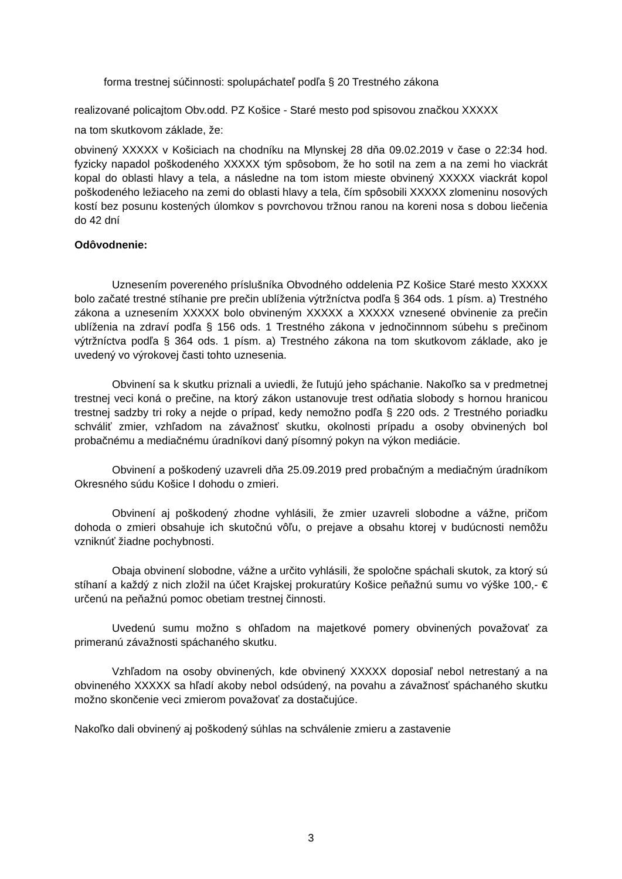forma trestnej súčinnosti: spolupáchateľ podľa § 20 Trestného zákona
realizované policajtom Obv.odd. PZ Košice - Staré mesto pod spisovou značkou XXXXX
na tom skutkovom základe, že:
obvinený XXXXX v Košiciach na chodníku na Mlynskej 28 dňa 09.02.2019 v čase o 22:34 hod. fyzicky napadol poškodeného XXXXX tým spôsobom, že ho sotil na zem a na zemi ho viackrát kopal do oblasti hlavy a tela, a následne na tom istom mieste obvinený XXXXX viackrát kopol poškodeného ležiaceho na zemi do oblasti hlavy a tela, čím spôsobili XXXXX zlomeninu nosových kostí bez posunu kostených úlomkov s povrchovou tržnou ranou na koreni nosa s dobou liečenia do 42 dní
Odôvodnenie:
Uznesením povereného príslušníka Obvodného oddelenia PZ Košice Staré mesto XXXXX bolo začaté trestné stíhanie pre prečin ublíženia výtržníctva podľa § 364 ods. 1 písm. a) Trestného zákona a uznesením XXXXX bolo obvineným XXXXX a XXXXX vznesené obvinenie za prečin ublíženia na zdraví podľa § 156 ods. 1 Trestného zákona v jednočinnnom súbehu s prečinom výtržníctva podľa § 364 ods. 1 písm. a) Trestného zákona na tom skutkovom základe, ako je uvedený vo výrokovej časti tohto uznesenia.
Obvinení sa k skutku priznali a uviedli, že ľutujú jeho spáchanie. Nakoľko sa v predmetnej trestnej veci koná o prečine, na ktorý zákon ustanovuje trest odňatia slobody s hornou hranicou trestnej sadzby tri roky a nejde o prípad, kedy nemožno podľa § 220 ods. 2 Trestného poriadku schváliť zmier, vzhľadom na závažnosť skutku, okolnosti prípadu a osoby obvinených bol probačnému a mediačnému úradníkovi daný písomný pokyn na výkon mediácie.
Obvinení a poškodený uzavreli dňa 25.09.2019 pred probačným a mediačným úradníkom Okresného súdu Košice I dohodu o zmieri.
Obvinení aj poškodený zhodne vyhlásili, že zmier uzavreli slobodne a vážne, pričom dohoda o zmieri obsahuje ich skutočnú vôľu, o prejave a obsahu ktorej v budúcnosti nemôžu vzniknúť žiadne pochybnosti.
Obaja obvinení slobodne, vážne a určito vyhlásili, že spoločne spáchali skutok, za ktorý sú stíhaní a každý z nich zložil na účet Krajskej prokuratúry Košice peňažnú sumu vo výške 100,- € určenú na peňažnú pomoc obetiam trestnej činnosti.
Uvedenú sumu možno s ohľadom na majetkové pomery obvinených považovať za primeranú závažnosti spáchaného skutku.
Vzhľadom na osoby obvinených, kde obvinený XXXXX doposiaľ nebol netrestaný a na obvineného XXXXX sa hľadí akoby nebol odsúdený, na povahu a závažnosť spáchaného skutku možno skončenie veci zmierom považovať za dostačujúce.
Nakoľko dali obvinený aj poškodený súhlas na schválenie zmieru a zastavenie
3